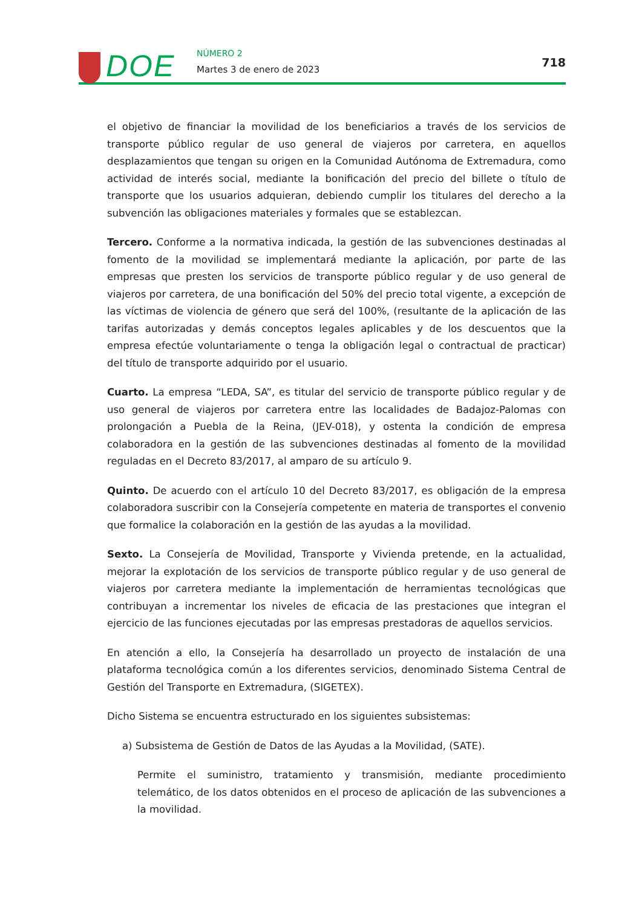DOE NÚMERO 2
Martes 3 de enero de 2023
718
el objetivo de financiar la movilidad de los beneficiarios a través de los servicios de transporte público regular de uso general de viajeros por carretera, en aquellos desplazamientos que tengan su origen en la Comunidad Autónoma de Extremadura, como actividad de interés social, mediante la bonificación del precio del billete o título de transporte que los usuarios adquieran, debiendo cumplir los titulares del derecho a la subvención las obligaciones materiales y formales que se establezcan.
Tercero. Conforme a la normativa indicada, la gestión de las subvenciones destinadas al fomento de la movilidad se implementará mediante la aplicación, por parte de las empresas que presten los servicios de transporte público regular y de uso general de viajeros por carretera, de una bonificación del 50% del precio total vigente, a excepción de las víctimas de violencia de género que será del 100%, (resultante de la aplicación de las tarifas autorizadas y demás conceptos legales aplicables y de los descuentos que la empresa efectúe voluntariamente o tenga la obligación legal o contractual de practicar) del título de transporte adquirido por el usuario.
Cuarto. La empresa “LEDA, SA”, es titular del servicio de transporte público regular y de uso general de viajeros por carretera entre las localidades de Badajoz-Palomas con prolongación a Puebla de la Reina, (JEV-018), y ostenta la condición de empresa colaboradora en la gestión de las subvenciones destinadas al fomento de la movilidad reguladas en el Decreto 83/2017, al amparo de su artículo 9.
Quinto. De acuerdo con el artículo 10 del Decreto 83/2017, es obligación de la empresa colaboradora suscribir con la Consejería competente en materia de transportes el convenio que formalice la colaboración en la gestión de las ayudas a la movilidad.
Sexto. La Consejería de Movilidad, Transporte y Vivienda pretende, en la actualidad, mejorar la explotación de los servicios de transporte público regular y de uso general de viajeros por carretera mediante la implementación de herramientas tecnológicas que contribuyan a incrementar los niveles de eficacia de las prestaciones que integran el ejercicio de las funciones ejecutadas por las empresas prestadoras de aquellos servicios.
En atención a ello, la Consejería ha desarrollado un proyecto de instalación de una plataforma tecnológica común a los diferentes servicios, denominado Sistema Central de Gestión del Transporte en Extremadura, (SIGETEX).
Dicho Sistema se encuentra estructurado en los siguientes subsistemas:
a) Subsistema de Gestión de Datos de las Ayudas a la Movilidad, (SATE).
Permite el suministro, tratamiento y transmisión, mediante procedimiento telemático, de los datos obtenidos en el proceso de aplicación de las subvenciones a la movilidad.